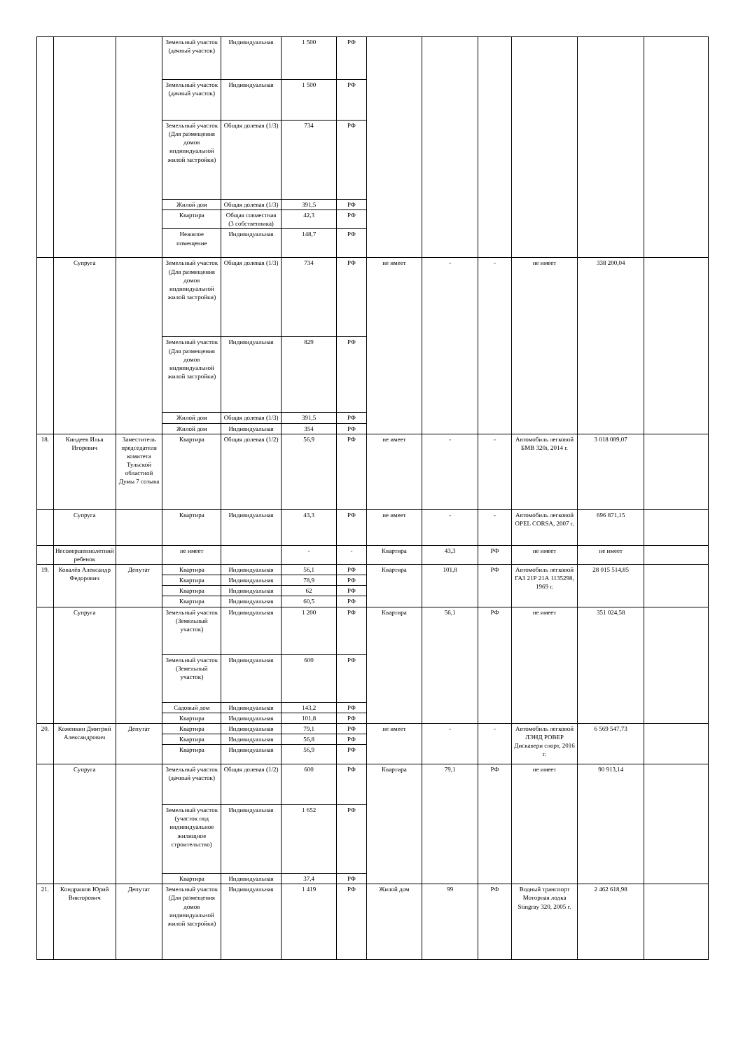| | | | Земельный участок (дачный участок) | Индивидуальная | 1 500 | РФ | | | | | | |
| | | | Земельный участок (дачный участок) | Индивидуальная | 1 500 | РФ | | | | | | |
| | | | Земельный участок (Для размещения домов индивидуальной жилой застройки) | Общая долевая (1/3) | 734 | РФ | | | | | | |
| | | | Жилой дом | Общая долевая (1/3) | 391,5 | РФ | | | | | | |
| | | | Квартира | Общая совместная (3 собственника) | 42,3 | РФ | | | | | | |
| | | | Нежилое помещение | Индивидуальная | 148,7 | РФ | | | | | | |
| | Супруга | | Земельный участок (Для размещения домов индивидуальной жилой застройки) | Общая долевая (1/3) | 734 | РФ | не имеет | - | - | не имеет | 338 200,04 | |
| | | | Земельный участок (Для размещения домов индивидуальной жилой застройки) | Индивидуальная | 829 | РФ | | | | | | |
| | | | Жилой дом | Общая долевая (1/3) | 391,5 | РФ | | | | | | |
| | | | Жилой дом | Индивидуальная | 354 | РФ | | | | | | |
| 18. | Киндеев Илья Игоревич | Заместитель председателя комитета Тульской областной Думы 7 созыва | Квартира | Общая долевая (1/2) | 56,9 | РФ | не имеет | - | - | Автомобиль легковой БМВ 320i, 2014 г. | 3 018 089,07 | |
| | Супруга | | Квартира | Индивидуальная | 43,3 | РФ | не имеет | - | - | Автомобиль легковой OPEL CORSA, 2007 г. | 696 871,15 | |
| | Несовершеннолетний ребенок | | не имеет | | - | - | Квартира | 43,3 | РФ | не имеет | не имеет | |
| 19. | Ковалёв Александр Федорович | Депутат | Квартира | Индивидуальная | 56,1 | РФ | Квартира | 101,8 | РФ | Автомобиль легковой ГАЗ 21Р 21А 1135298, 1969 г. | 28 015 514,85 | |
| | | | Квартира | Индивидуальная | 78,9 | РФ | | | | | | |
| | | | Квартира | Индивидуальная | 62 | РФ | | | | | | |
| | | | Квартира | Индивидуальная | 60,5 | РФ | | | | | | |
| | Супруга | | Земельный участок (Земельный участок) | Индивидуальная | 1 200 | РФ | Квартира | 56,1 | РФ | не имеет | 351 024,58 | |
| | | | Земельный участок (Земельный участок) | Индивидуальная | 600 | РФ | | | | | | |
| | | | Садовый дом | Индивидуальная | 143,2 | РФ | | | | | | |
| | | | Квартира | Индивидуальная | 101,8 | РФ | | | | | | |
| 20. | Коженкин Дмитрий Александрович | Депутат | Квартира | Индивидуальная | 79,1 | РФ | не имеет | - | - | Автомобиль легковой ЛЭНД РОВЕР Дискавери спорт, 2016 г. | 6 569 547,73 | |
| | | | Квартира | Индивидуальная | 56,8 | РФ | | | | | | |
| | | | Квартира | Индивидуальная | 56,9 | РФ | | | | | | |
| | Супруга | | Земельный участок (дачный участок) | Общая долевая (1/2) | 600 | РФ | Квартира | 79,1 | РФ | не имеет | 90 913,14 | |
| | | | Земельный участок (участок под индивидуальное жилищное строительство) | Индивидуальная | 1 652 | РФ | | | | | | |
| | | | Квартира | Индивидуальная | 37,4 | РФ | | | | | | |
| 21. | Кондрашов Юрий Викторович | Депутат | Земельный участок (Для размещения домов индивидуальной жилой застройки) | Индивидуальная | 1 419 | РФ | Жилой дом | 99 | РФ | Водный транспорт Моторная лодка Stingray 320, 2005 г. | 2 462 618,98 | |